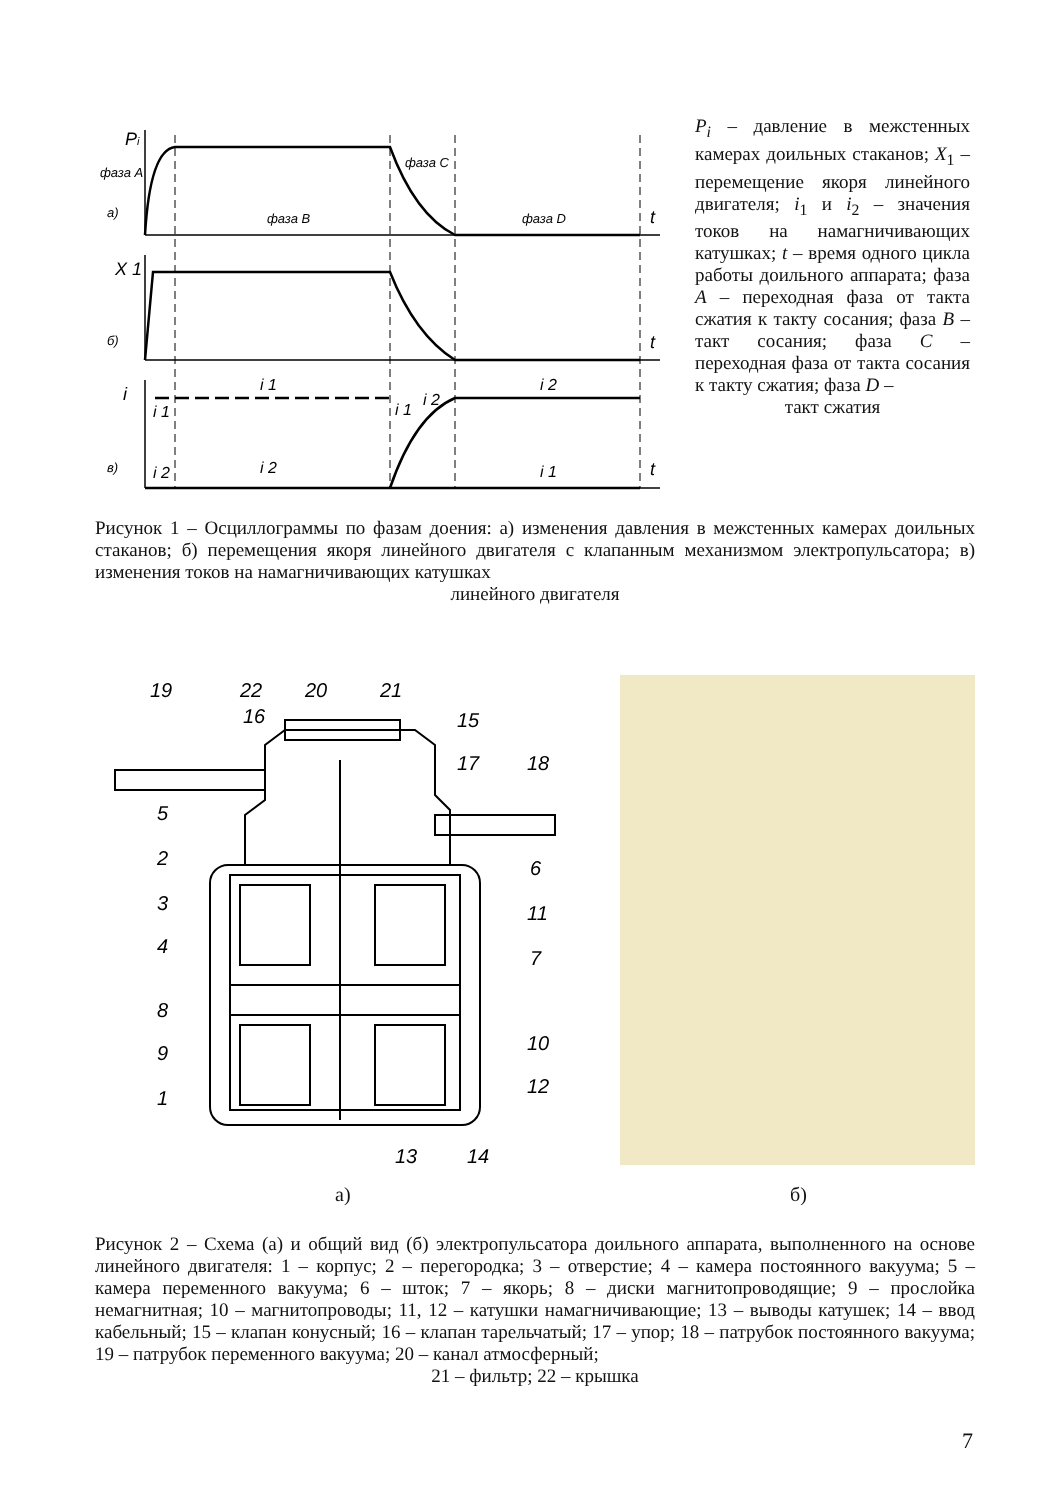Pi
фаза A
а)
фаза B
фаза C
фаза D
t
X 1
б)
t
i
в)
t
i 1
i 2
i 1
i 1
i 2
i 2
i 2
i 1
P<sub>i</sub> – давление в межстенных камерах доильных стаканов; X<sub>1</sub> – перемещение якоря линейного двигателя; i<sub>1</sub> и i<sub>2</sub> – значения токов на намагничивающих катушках; t – время одного цикла работы доильного аппарата; фаза A – переходная фаза от такта сжатия к такту сосания; фаза B – такт сосания; фаза C – переходная фаза от такта сосания к такту сжатия; фаза D –
такт сжатия
Рисунок 1 – Осциллограммы по фазам доения: а) изменения давления в межстенных камерах доильных стаканов; б) перемещения якоря линейного двигателя с клапанным механизмом электропульсатора; в) изменения токов на намагничивающих катушках
линейного двигателя
19
22
20
21
16
15
17
18
5
2
6
3
11
4
7
8
9
10
1
12
13
14
а) б)
Рисунок 2 – Схема (а) и общий вид (б) электропульсатора доильного аппарата, выполненного на основе линейного двигателя: 1 – корпус; 2 – перегородка; 3 – отверстие; 4 – камера постоянного вакуума; 5 – камера переменного вакуума; 6 – шток; 7 – якорь; 8 – диски магнитопроводящие; 9 – прослойка немагнитная; 10 – магнитопроводы; 11, 12 – катушки намагничивающие; 13 – выводы катушек; 14 – ввод кабельный; 15 – клапан конусный; 16 – клапан тарельчатый; 17 – упор; 18 – патрубок постоянного вакуума; 19 – патрубок переменного вакуума; 20 – канал атмосферный;
21 – фильтр; 22 – крышка
7